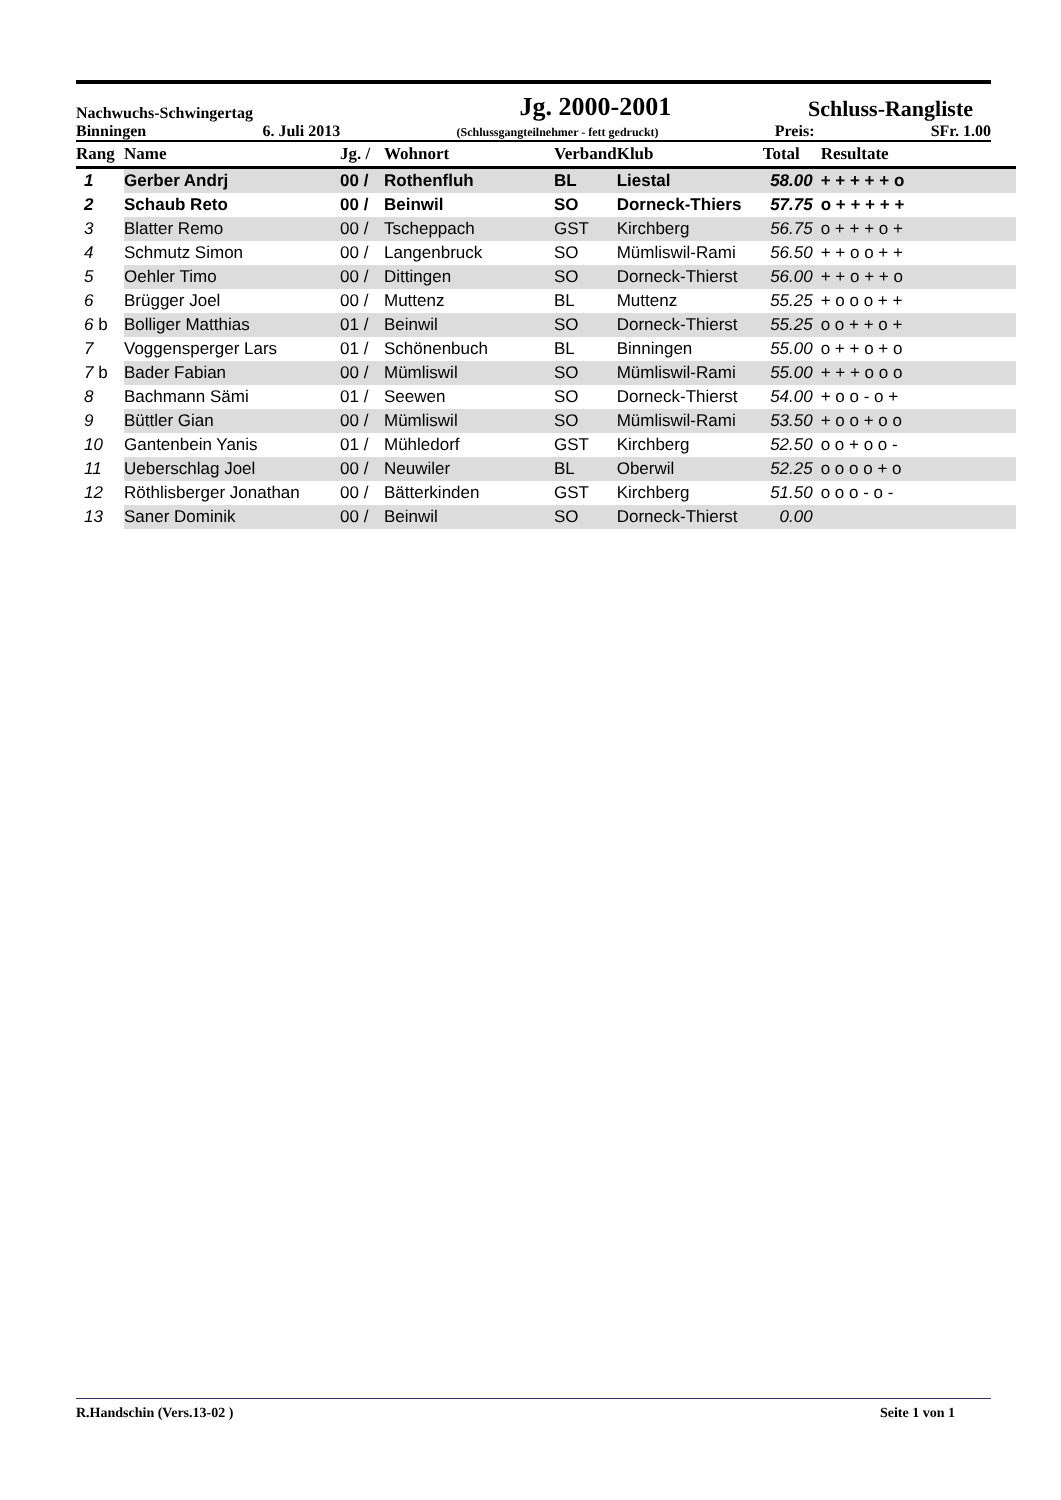Nachwuchs-Schwingertag Jg. 2000-2001 Schluss-Rangliste
Binningen 6. Juli 2013 (Schlussgangteilnehmer - fett gedruckt) Preis: SFr. 1.00
| Rang | Name | Jg. / | Wohnort | Verband | Klub | Total | Resultate |
| --- | --- | --- | --- | --- | --- | --- | --- |
| 1 | Gerber Andrj | 00 / | Rothenfluh | BL | Liestal | 58.00 | + + + + + o |
| 2 | Schaub Reto | 00 / | Beinwil | SO | Dorneck-Thiers | 57.75 | o + + + + + |
| 3 | Blatter Remo | 00 / | Tscheppach | GST | Kirchberg | 56.75 | o + + + o + |
| 4 | Schmutz Simon | 00 / | Langenbruck | SO | Mümliswil-Rami | 56.50 | + + o o + + |
| 5 | Oehler Timo | 00 / | Dittingen | SO | Dorneck-Thierst | 56.00 | + + o + + o |
| 6 | Brügger Joel | 00 / | Muttenz | BL | Muttenz | 55.25 | + o o o + + |
| 6 b | Bolliger Matthias | 01 / | Beinwil | SO | Dorneck-Thierst | 55.25 | o o + + o + |
| 7 | Voggensperger Lars | 01 / | Schönenbuch | BL | Binningen | 55.00 | o + + o + o |
| 7 b | Bader Fabian | 00 / | Mümliswil | SO | Mümliswil-Rami | 55.00 | + + + o o o |
| 8 | Bachmann Sämi | 01 / | Seewen | SO | Dorneck-Thierst | 54.00 | + o o - o + |
| 9 | Büttler Gian | 00 / | Mümliswil | SO | Mümliswil-Rami | 53.50 | + o o + o o |
| 10 | Gantenbein Yanis | 01 / | Mühledorf | GST | Kirchberg | 52.50 | o o + o o - |
| 11 | Ueberschlag Joel | 00 / | Neuwiler | BL | Oberwil | 52.25 | o o o o + o |
| 12 | Röthlisberger Jonathan | 00 / | Bätterkinden | GST | Kirchberg | 51.50 | o o o - o - |
| 13 | Saner Dominik | 00 / | Beinwil | SO | Dorneck-Thierst | 0.00 | |
R.Handschin (Vers.13-02 ) Seite 1 von 1